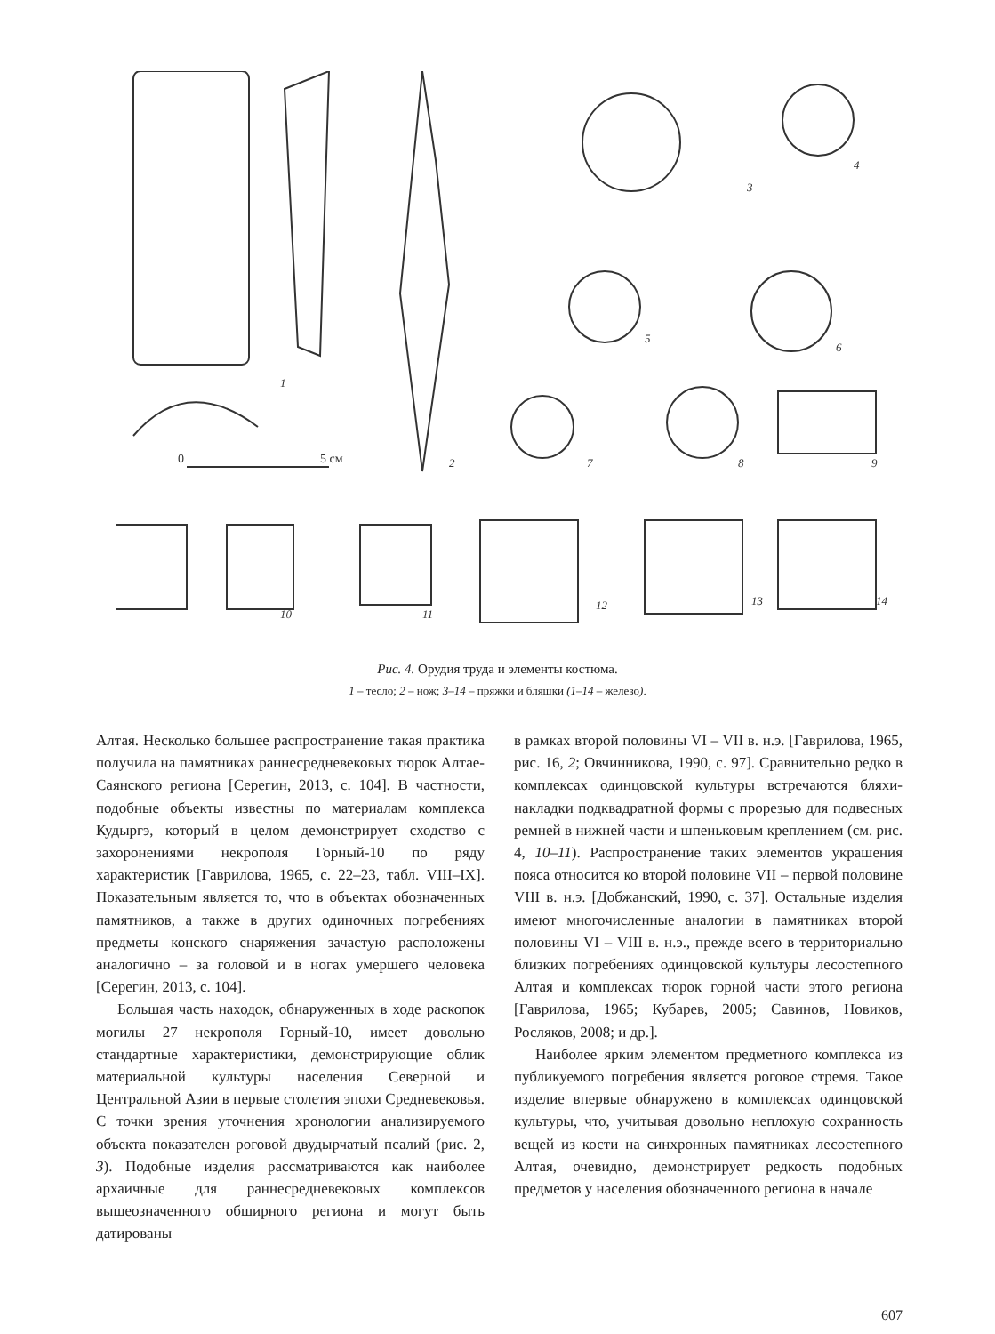0
5 см
1
2
3
4
5
6
7
8
9
10
11
12
13
14
Рис. 4. Орудия труда и элементы костюма.
1 – тесло; 2 – нож; 3–14 – пряжки и бляшки (1–14 – железо).
Алтая. Несколько большее распространение такая практика получила на памятниках раннесредневековых тюрок Алтае-Саянского региона [Серегин, 2013, с. 104]. В частности, подобные объекты известны по материалам комплекса Кудыргэ, который в целом демонстрирует сходство с захоронениями некрополя Горный-10 по ряду характеристик [Гаврилова, 1965, с. 22–23, табл. VIII–IX]. Показательным является то, что в объектах обозначенных памятников, а также в других одиночных погребениях предметы конского снаряжения зачастую расположены аналогично – за головой и в ногах умершего человека [Серегин, 2013, с. 104].
Большая часть находок, обнаруженных в ходе раскопок могилы 27 некрополя Горный-10, имеет довольно стандартные характеристики, демонстрирующие облик материальной культуры населения Северной и Центральной Азии в первые столетия эпохи Средневековья. С точки зрения уточнения хронологии анализируемого объекта показателен роговой двудырчатый псалий (рис. 2, 3). Подобные изделия рассматриваются как наиболее архаичные для раннесредневековых комплексов вышеозначенного обширного региона и могут быть датированы
в рамках второй половины VI – VII в. н.э. [Гаврилова, 1965, рис. 16, 2; Овчинникова, 1990, с. 97]. Сравнительно редко в комплексах одинцовской культуры встречаются бляхи-накладки подквадратной формы с прорезью для подвесных ремней в нижней части и шпеньковым креплением (см. рис. 4, 10–11). Распространение таких элементов украшения пояса относится ко второй половине VII – первой половине VIII в. н.э. [Добжанский, 1990, с. 37]. Остальные изделия имеют многочисленные аналогии в памятниках второй половины VI – VIII в. н.э., прежде всего в территориально близких погребениях одинцовской культуры лесостепного Алтая и комплексах тюрок горной части этого региона [Гаврилова, 1965; Кубарев, 2005; Савинов, Новиков, Росляков, 2008; и др.].
Наиболее ярким элементом предметного комплекса из публикуемого погребения является роговое стремя. Такое изделие впервые обнаружено в комплексах одинцовской культуры, что, учитывая довольно неплохую сохранность вещей из кости на синхронных памятниках лесостепного Алтая, очевидно, демонстрирует редкость подобных предметов у населения обозначенного региона в начале
607